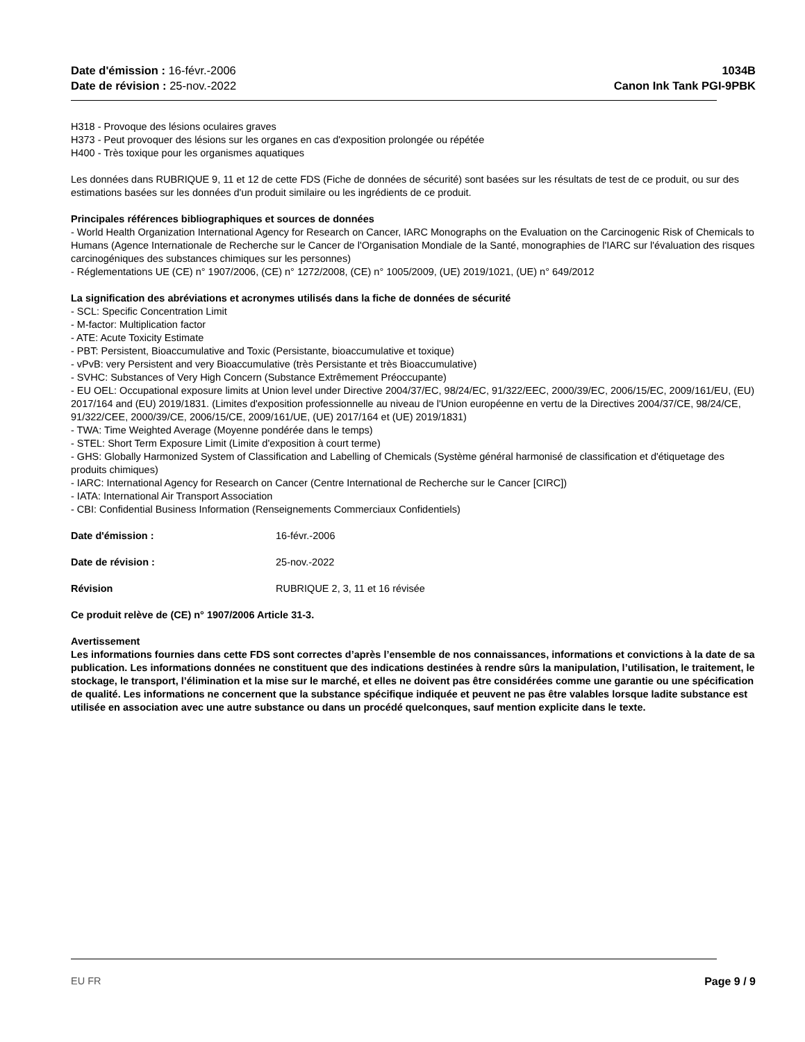Date d'émission : 16-févr.-2006
Date de révision : 25-nov.-2022
1034B
Canon Ink Tank PGI-9PBK
H318 - Provoque des lésions oculaires graves
H373 - Peut provoquer des lésions sur les organes en cas d'exposition prolongée ou répétée
H400 - Très toxique pour les organismes aquatiques
Les données dans RUBRIQUE 9, 11 et 12 de cette FDS (Fiche de données de sécurité) sont basées sur les résultats de test de ce produit, ou sur des estimations basées sur les données d'un produit similaire ou les ingrédients de ce produit.
Principales références bibliographiques et sources de données
- World Health Organization International Agency for Research on Cancer, IARC Monographs on the Evaluation on the Carcinogenic Risk of Chemicals to Humans (Agence Internationale de Recherche sur le Cancer de l'Organisation Mondiale de la Santé, monographies de l'IARC sur l'évaluation des risques carcinogéniques des substances chimiques sur les personnes)
- Réglementations UE (CE) n° 1907/2006, (CE) n° 1272/2008, (CE) n° 1005/2009, (UE) 2019/1021, (UE) n° 649/2012
La signification des abréviations et acronymes utilisés dans la fiche de données de sécurité
- SCL: Specific Concentration Limit
- M-factor: Multiplication factor
- ATE: Acute Toxicity Estimate
- PBT: Persistent, Bioaccumulative and Toxic (Persistante, bioaccumulative et toxique)
- vPvB: very Persistent and very Bioaccumulative (très Persistante et très Bioaccumulative)
- SVHC: Substances of Very High Concern (Substance Extrêmement Préoccupante)
- EU OEL: Occupational exposure limits at Union level under Directive 2004/37/EC, 98/24/EC, 91/322/EEC, 2000/39/EC, 2006/15/EC, 2009/161/EU, (EU) 2017/164 and (EU) 2019/1831. (Limites d'exposition professionnelle au niveau de l'Union européenne en vertu de la Directives 2004/37/CE, 98/24/CE, 91/322/CEE, 2000/39/CE, 2006/15/CE, 2009/161/UE, (UE) 2017/164 et (UE) 2019/1831)
- TWA: Time Weighted Average (Moyenne pondérée dans le temps)
- STEL: Short Term Exposure Limit (Limite d'exposition à court terme)
- GHS: Globally Harmonized System of Classification and Labelling of Chemicals (Système général harmonisé de classification et d'étiquetage des produits chimiques)
- IARC: International Agency for Research on Cancer (Centre International de Recherche sur le Cancer [CIRC])
- IATA: International Air Transport Association
- CBI: Confidential Business Information (Renseignements Commerciaux Confidentiels)
Date d'émission : 16-févr.-2006
Date de révision : 25-nov.-2022
Révision RUBRIQUE 2, 3, 11 et 16 révisée
Ce produit relève de (CE) n° 1907/2006 Article 31-3.
Avertissement
Les informations fournies dans cette FDS sont correctes d’après l’ensemble de nos connaissances, informations et convictions à la date de sa publication. Les informations données ne constituent que des indications destinées à rendre sûrs la manipulation, l’utilisation, le traitement, le stockage, le transport, l’élimination et la mise sur le marché, et elles ne doivent pas être considérées comme une garantie ou une spécification de qualité. Les informations ne concernent que la substance spécifique indiquée et peuvent ne pas être valables lorsque ladite substance est utilisée en association avec une autre substance ou dans un procédé quelconques, sauf mention explicite dans le texte.
EU FR Page 9 / 9